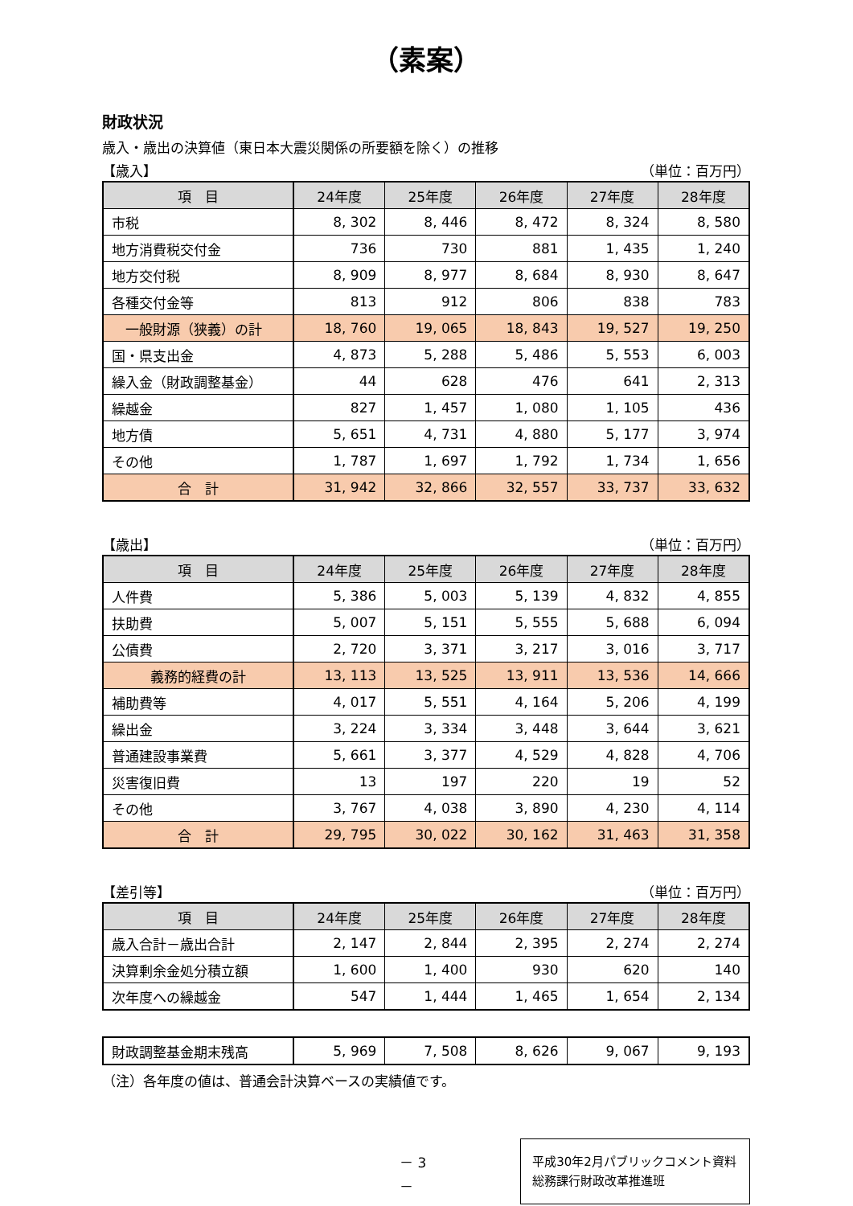（素案）
財政状況
歳入・歳出の決算値（東日本大震災関係の所要額を除く）の推移
【歳入】 （単位：百万円）
| 項 目 | 24年度 | 25年度 | 26年度 | 27年度 | 28年度 |
| --- | --- | --- | --- | --- | --- |
| 市税 | 8, 302 | 8, 446 | 8, 472 | 8, 324 | 8, 580 |
| 地方消費税交付金 | 736 | 730 | 881 | 1, 435 | 1, 240 |
| 地方交付税 | 8, 909 | 8, 977 | 8, 684 | 8, 930 | 8, 647 |
| 各種交付金等 | 813 | 912 | 806 | 838 | 783 |
| 一般財源（狭義）の計 | 18, 760 | 19, 065 | 18, 843 | 19, 527 | 19, 250 |
| 国・県支出金 | 4, 873 | 5, 288 | 5, 486 | 5, 553 | 6, 003 |
| 繰入金（財政調整基金） | 44 | 628 | 476 | 641 | 2, 313 |
| 繰越金 | 827 | 1, 457 | 1, 080 | 1, 105 | 436 |
| 地方債 | 5, 651 | 4, 731 | 4, 880 | 5, 177 | 3, 974 |
| その他 | 1, 787 | 1, 697 | 1, 792 | 1, 734 | 1, 656 |
| 合 計 | 31, 942 | 32, 866 | 32, 557 | 33, 737 | 33, 632 |
【歳出】 （単位：百万円）
| 項 目 | 24年度 | 25年度 | 26年度 | 27年度 | 28年度 |
| --- | --- | --- | --- | --- | --- |
| 人件費 | 5, 386 | 5, 003 | 5, 139 | 4, 832 | 4, 855 |
| 扶助費 | 5, 007 | 5, 151 | 5, 555 | 5, 688 | 6, 094 |
| 公債費 | 2, 720 | 3, 371 | 3, 217 | 3, 016 | 3, 717 |
| 義務的経費の計 | 13, 113 | 13, 525 | 13, 911 | 13, 536 | 14, 666 |
| 補助費等 | 4, 017 | 5, 551 | 4, 164 | 5, 206 | 4, 199 |
| 繰出金 | 3, 224 | 3, 334 | 3, 448 | 3, 644 | 3, 621 |
| 普通建設事業費 | 5, 661 | 3, 377 | 4, 529 | 4, 828 | 4, 706 |
| 災害復旧費 | 13 | 197 | 220 | 19 | 52 |
| その他 | 3, 767 | 4, 038 | 3, 890 | 4, 230 | 4, 114 |
| 合 計 | 29, 795 | 30, 022 | 30, 162 | 31, 463 | 31, 358 |
【差引等】 （単位：百万円）
| 項 目 | 24年度 | 25年度 | 26年度 | 27年度 | 28年度 |
| --- | --- | --- | --- | --- | --- |
| 歳入合計－歳出合計 | 2, 147 | 2, 844 | 2, 395 | 2, 274 | 2, 274 |
| 決算剰余金処分積立額 | 1, 600 | 1, 400 | 930 | 620 | 140 |
| 次年度への繰越金 | 547 | 1, 444 | 1, 465 | 1, 654 | 2, 134 |
| 財政調整基金期末残高 | 5, 969 | 7, 508 | 8, 626 | 9, 067 | 9, 193 |
（注）各年度の値は、普通会計決算ベースの実績値です。
－ 3 －
平成30年2月パブリックコメント資料
総務課行財政改革推進班